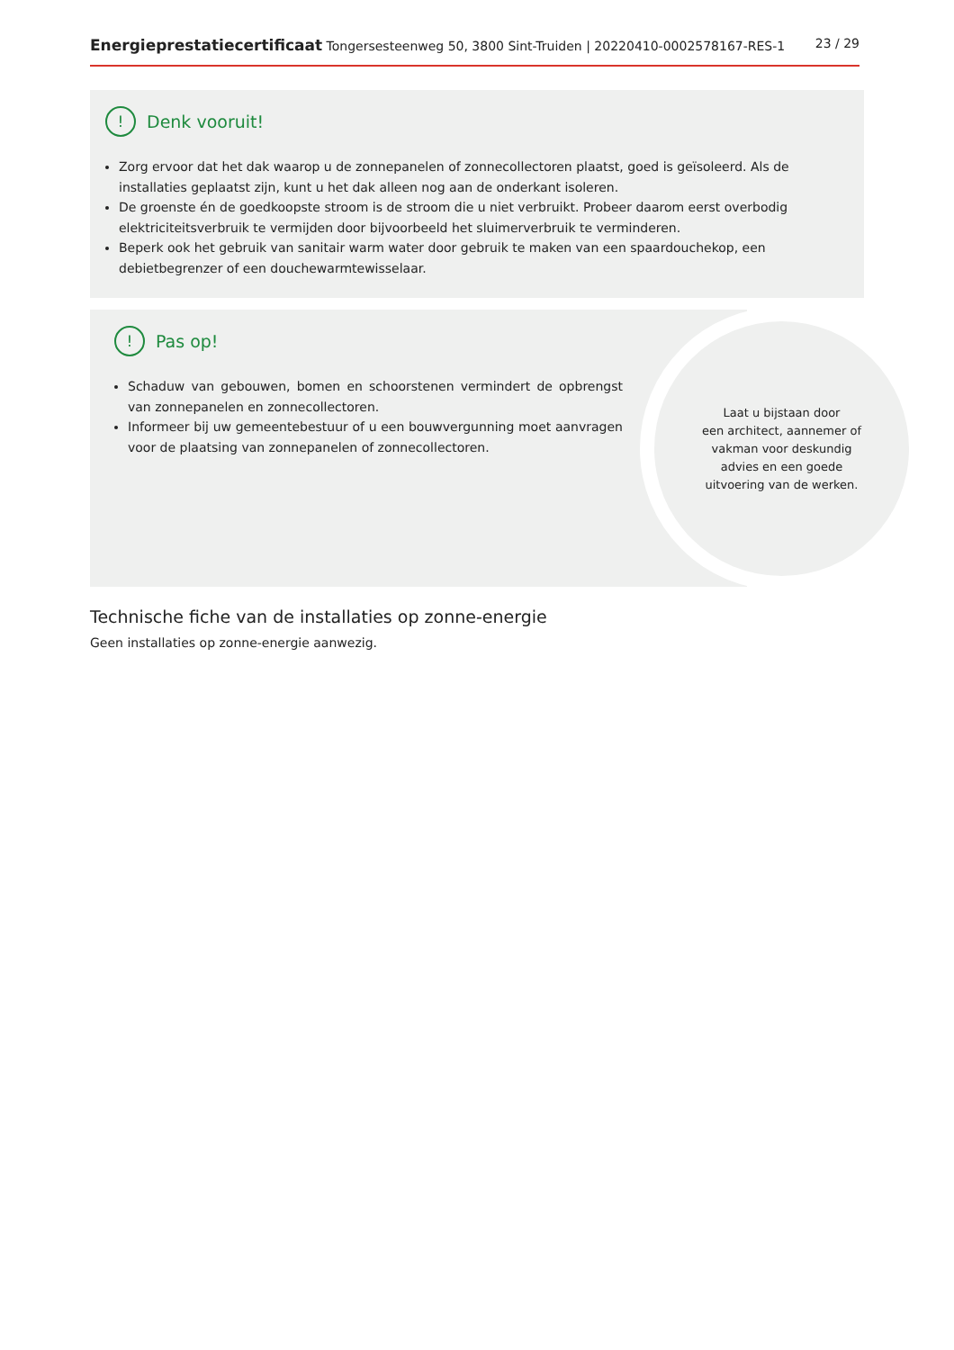Energieprestatiecertificaat Tongersesteenweg 50, 3800 Sint-Truiden | 20220410-0002578167-RES-1
23 / 29
! Denk vooruit!
Zorg ervoor dat het dak waarop u de zonnepanelen of zonnecollectoren plaatst, goed is geïsoleerd. Als de installaties geplaatst zijn, kunt u het dak alleen nog aan de onderkant isoleren.
De groenste én de goedkoopste stroom is de stroom die u niet verbruikt. Probeer daarom eerst overbodig elektriciteitsverbruik te vermijden door bijvoorbeeld het sluimerverbruik te verminderen.
Beperk ook het gebruik van sanitair warm water door gebruik te maken van een spaardouchekop, een debietbegrenzer of een douchewarmtewisselaar.
! Pas op!
Schaduw van gebouwen, bomen en schoorstenen vermindert de opbrengst van zonnepanelen en zonnecollectoren.
Informeer bij uw gemeentebestuur of u een bouwvergunning moet aanvragen voor de plaatsing van zonnepanelen of zonnecollectoren.
Laat u bijstaan door
een architect, aannemer of
vakman voor deskundig
advies en een goede
uitvoering van de werken.
Technische fiche van de installaties op zonne-energie
Geen installaties op zonne-energie aanwezig.